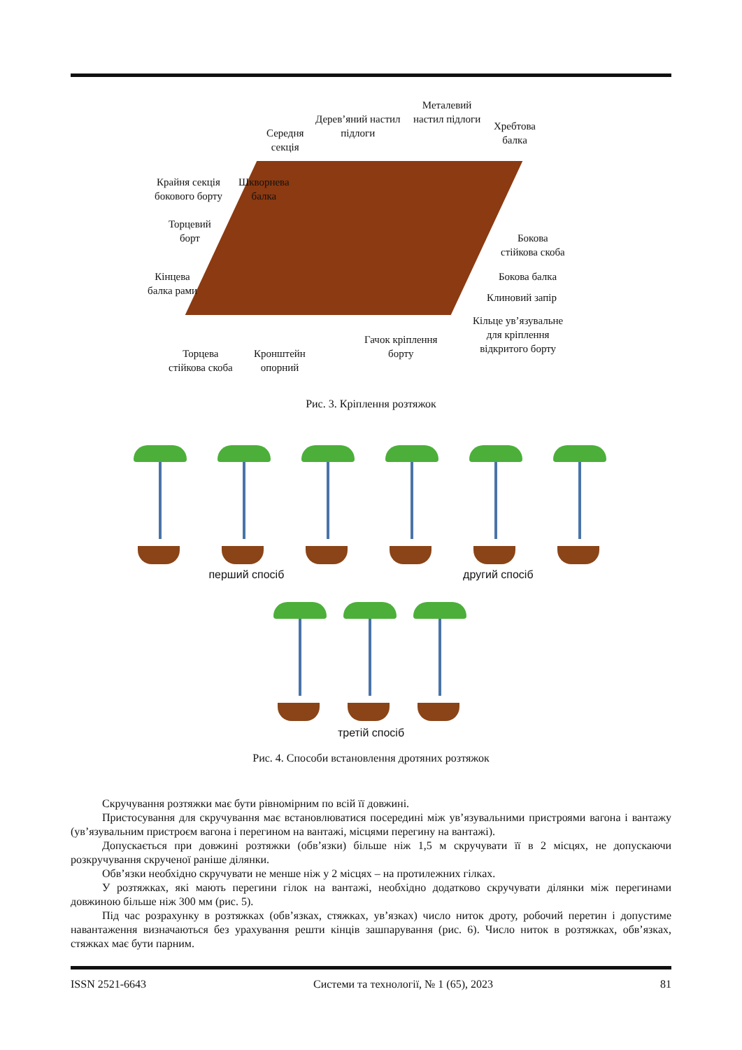Металевий
настил підлоги
Дерев’яний настил
підлоги
Хребтова
балка
Середня
секція
Крайня секція
бокового борту
Шкворнева
балка
Торцевий
борт
Кінцева
балка рами
Бокова
стійкова скоба
Бокова балка
Клиновий запір
Кільце ув’язувальне
для кріплення
відкритого борту
Гачок кріплення
борту
Торцева
стійкова скоба
Кронштейн
опорний
Рис. 3. Кріплення розтяжок
перший спосіб другий спосіб
третій спосіб
Рис. 4. Способи встановлення дротяних розтяжок
Скручування розтяжки має бути рівномірним по всій її довжині.
Пристосування для скручування має встановлюватися посередині між ув’язувальними пристроями вагона і вантажу (ув’язувальним пристроєм вагона і перегином на вантажі, місцями перегину на вантажі).
Допускається при довжині розтяжки (обв’язки) більше ніж 1,5 м скручувати її в 2 місцях, не допускаючи розкручування скрученої раніше ділянки.
Обв’язки необхідно скручувати не менше ніж у 2 місцях – на протилежних гілках.
У розтяжках, які мають перегини гілок на вантажі, необхідно додатково скручувати ділянки між перегинами довжиною більше ніж 300 мм (рис. 5).
Під час розрахунку в розтяжках (обв’язках, стяжках, ув’язках) число ниток дроту, робочий перетин і допустиме навантаження визначаються без урахування решти кінців зашпарування (рис. 6). Число ниток в розтяжках, обв’язках, стяжках має бути парним.
ISSN 2521-6643 Системи та технології, № 1 (65), 2023 81